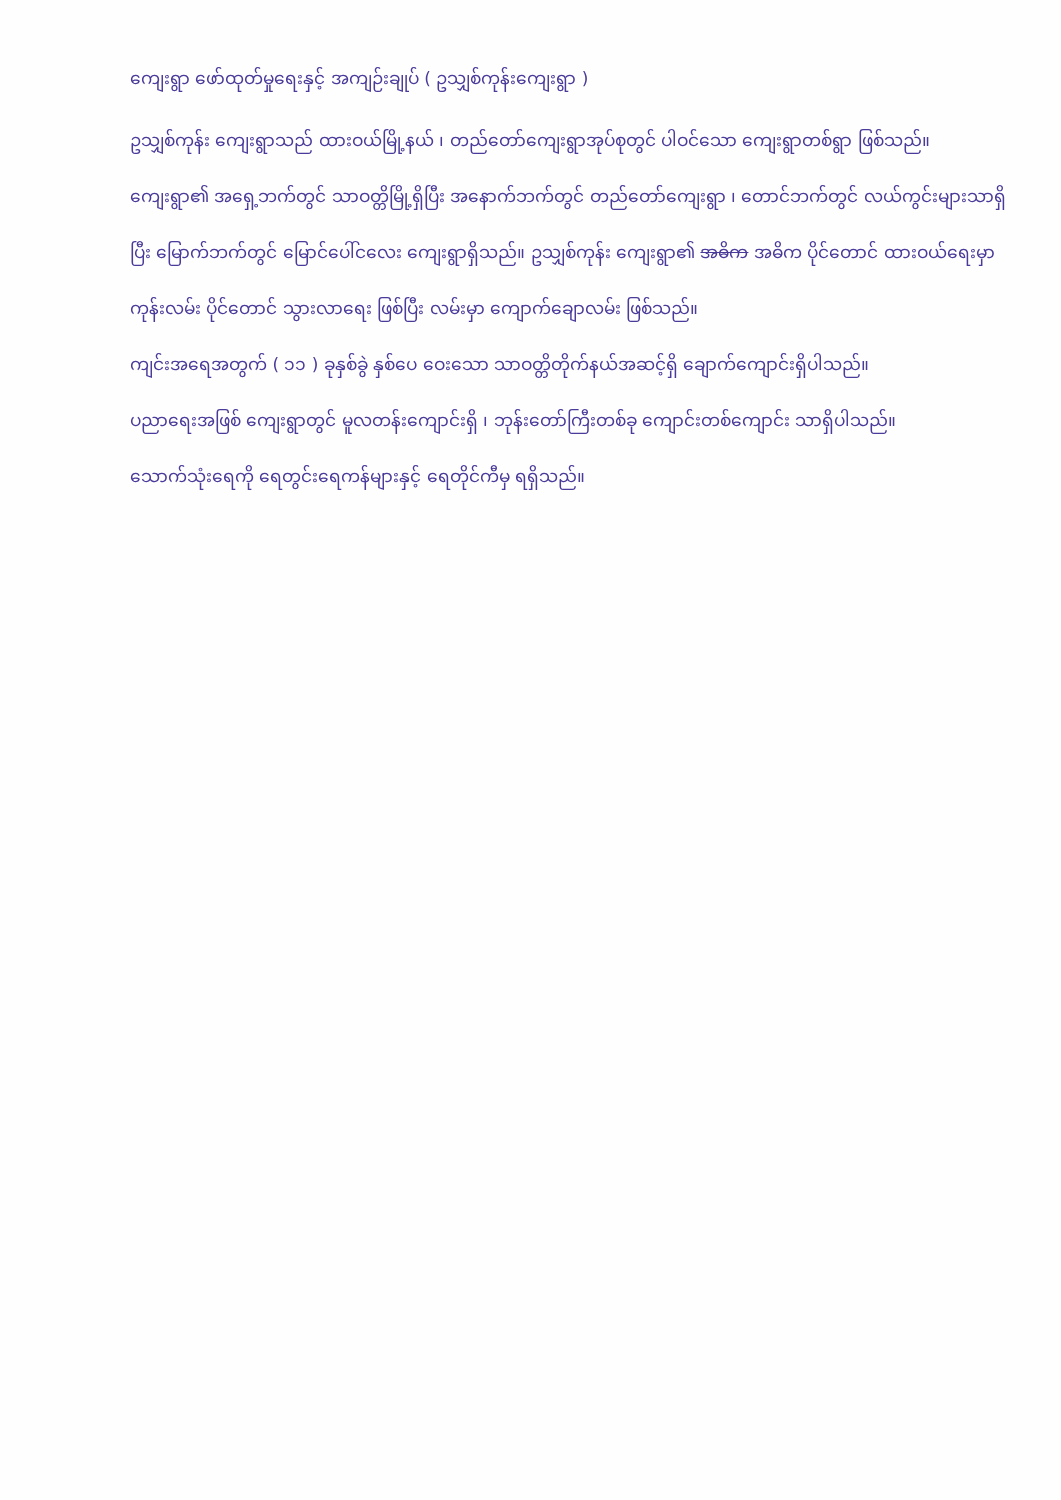ကျေးရွာ ဖော်ထုတ်မှုရေးနှင့် အကျဉ်းချုပ် ( ဥသျှစ်ကုန်းကျေးရွာ )
ဥသျှစ်ကုန်း ကျေးရွာသည် ထားဝယ်မြို့နယ် ၊ တည်တော်ကျေးရွာအုပ်စုတွင် ပါဝင်သော ကျေးရွာတစ်ရွာ ဖြစ်သည်။
ကျေးရွာ၏ အရှေ့ဘက်တွင် သာဝတ္တိမြို့ရှိပြီး အနောက်ဘက်တွင် တည်တော်ကျေးရွာ ၊ တောင်ဘက်တွင် လယ်ကွင်းများသာရှိပြီး မြောက်ဘက်တွင် မြောင်ပေါ်ငလေး ကျေးရွာရှိသည်။ ဥသျှစ်ကုန်း ကျေးရွာ၏ အဓိက အဓိက ပိုင်တောင် ထားဝယ်ရေးမှာ ကုန်းလမ်း ပိုင်တောင် သွားလာရေး ဖြစ်ပြီး လမ်းမှာ ကျောက်ချောလမ်း ဖြစ်သည်။
ကျင်းအရေအတွက် ( ၁၁ ) ခုနှစ်ခွဲ နှစ်ပေ ဝေးသော သာဝတ္တိတိုက်နယ်အဆင့်ရှိ ချောက်ကျောင်းရှိပါသည်။
ပညာရေးအဖြစ် ကျေးရွာတွင် မူလတန်းကျောင်းရှိ ၊ ဘုန်းတော်ကြီးတစ်ခု ကျောင်းတစ်ကျောင်း သာရှိပါသည်။
သောက်သုံးရေကို ရေတွင်းရေကန်များနှင့် ရေတိုင်ကီမှ ရရှိသည်။